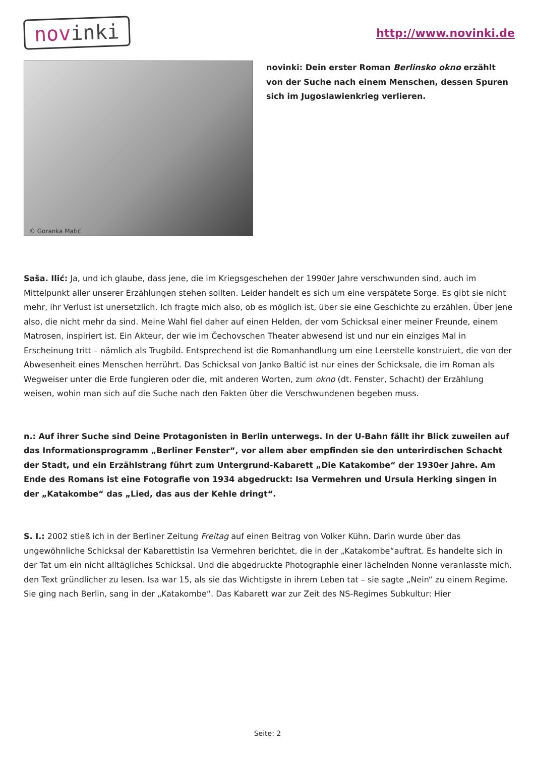novinki
http://www.novinki.de
© Goranka Matić
novinki: Dein erster Roman Berlinsko okno erzählt von der Suche nach einem Menschen, dessen Spuren sich im Jugoslawienkrieg verlieren.
Saša. Ilić: Ja, und ich glaube, dass jene, die im Kriegsgeschehen der 1990er Jahre verschwunden sind, auch im Mittelpunkt aller unserer Erzählungen stehen sollten. Leider handelt es sich um eine verspätete Sorge. Es gibt sie nicht mehr, ihr Verlust ist unersetzlich. Ich fragte mich also, ob es möglich ist, über sie eine Geschichte zu erzählen. Über jene also, die nicht mehr da sind. Meine Wahl fiel daher auf einen Helden, der vom Schicksal einer meiner Freunde, einem Matrosen, inspiriert ist. Ein Akteur, der wie im Čechovschen Theater abwesend ist und nur ein einziges Mal in Erscheinung tritt – nämlich als Trugbild. Entsprechend ist die Romanhandlung um eine Leerstelle konstruiert, die von der Abwesenheit eines Menschen herrührt. Das Schicksal von Janko Baltić ist nur eines der Schicksale, die im Roman als Wegweiser unter die Erde fungieren oder die, mit anderen Worten, zum okno (dt. Fenster, Schacht) der Erzählung weisen, wohin man sich auf die Suche nach den Fakten über die Verschwundenen begeben muss.
n.: Auf ihrer Suche sind Deine Protagonisten in Berlin unterwegs. In der U-Bahn fällt ihr Blick zuweilen auf das Informationsprogramm „Berliner Fenster“, vor allem aber empfinden sie den unterirdischen Schacht der Stadt, und ein Erzählstrang führt zum Untergrund-Kabarett „Die Katakombe“ der 1930er Jahre. Am Ende des Romans ist eine Fotografie von 1934 abgedruckt: Isa Vermehren und Ursula Herking singen in der „Katakombe“ das „Lied, das aus der Kehle dringt“.
S. I.: 2002 stieß ich in der Berliner Zeitung Freitag auf einen Beitrag von Volker Kühn. Darin wurde über das ungewöhnliche Schicksal der Kabarettistin Isa Vermehren berichtet, die in der „Katakombe“auftrat. Es handelte sich in der Tat um ein nicht alltägliches Schicksal. Und die abgedruckte Photographie einer lächelnden Nonne veranlasste mich, den Text gründlicher zu lesen. Isa war 15, als sie das Wichtigste in ihrem Leben tat – sie sagte „Nein“ zu einem Regime. Sie ging nach Berlin, sang in der „Katakombe“. Das Kabarett war zur Zeit des NS-Regimes Subkultur: Hier
Seite: 2